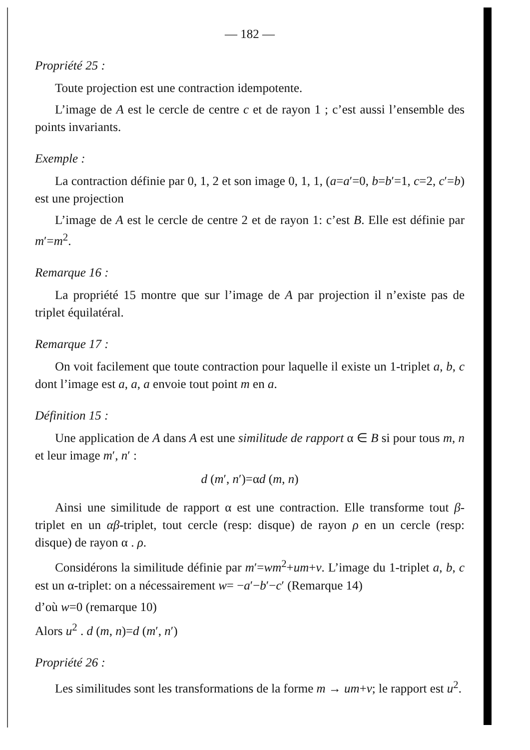— 182 —
Propriété 25 :
Toute projection est une contraction idempotente.
L’image de A est le cercle de centre c et de rayon 1 ; c’est aussi l’ensemble des points invariants.
Exemple :
La contraction définie par 0, 1, 2 et son image 0, 1, 1, (a=a′=0, b=b′=1, c=2, c′=b) est une projection
L’image de A est le cercle de centre 2 et de rayon 1: c’est B. Elle est définie par m′=m<sup>2</sup>.
Remarque 16 :
La propriété 15 montre que sur l’image de A par projection il n’existe pas de triplet équilatéral.
Remarque 17 :
On voit facilement que toute contraction pour laquelle il existe un 1-triplet a, b, c dont l’image est a, a, a envoie tout point m en a.
Définition 15 :
Une application de A dans A est une similitude de rapport α ∈ B si pour tous m, n et leur image m′, n′ :
d (m′, n′)=αd (m, n)
Ainsi une similitude de rapport α est une contraction. Elle transforme tout β-triplet en un αβ-triplet, tout cercle (resp: disque) de rayon ρ en un cercle (resp: disque) de rayon α . ρ.
Considérons la similitude définie par m′=wm<sup>2</sup>+um+v. L’image du 1-triplet a, b, c est un α-triplet: on a nécessairement w= −a′−b′−c′ (Remarque 14)
d’où w=0 (remarque 10)
Alors u<sup>2</sup> . d (m, n)=d (m′, n′)
Propriété 26 :
Les similitudes sont les transformations de la forme m → um+v; le rapport est u<sup>2</sup>.